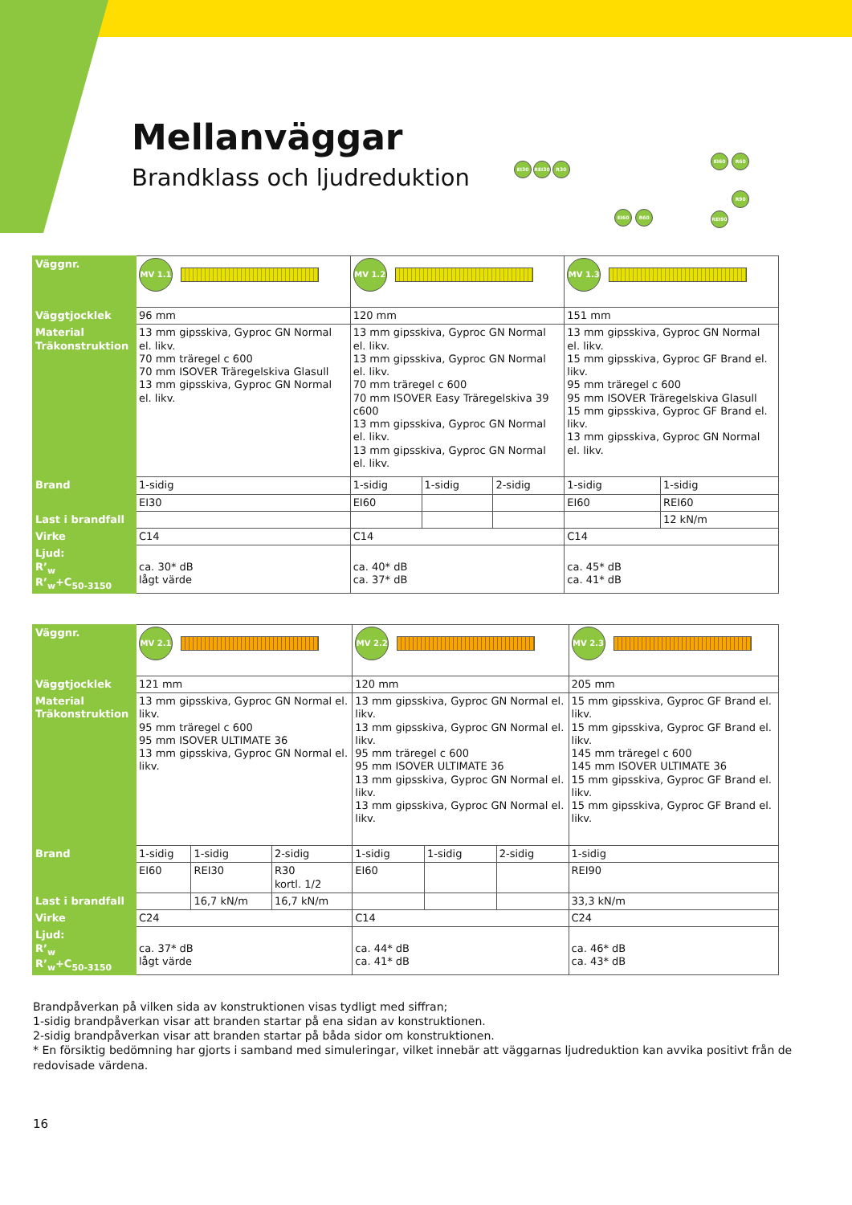Mellanväggar
Brandklass och ljudreduktion
EI30 REI30 R30
EI60 R60
EI60 R60
REI90 R90
| Väggnr. | MV 1.1 | MV 1.2 | | | MV 1.3 | |
| Väggtjocklek | 96 mm | 120 mm | | | 151 mm | |
| Material Träkonstruktion | 13 mm gipsskiva, Gyproc GN Normal el. likv. 70 mm trӓregel c 600 70 mm ISOVER Träregelskiva Glasull 13 mm gipsskiva, Gyproc GN Normal el. likv. | 13 mm gipsskiva, Gyproc GN Normal el. likv. 13 mm gipsskiva, Gyproc GN Normal el. likv. 70 mm träregel c 600 70 mm ISOVER Easy Träregelskiva 39 c600 13 mm gipsskiva, Gyproc GN Normal el. likv. 13 mm gipsskiva, Gyproc GN Normal el. likv. | | | 13 mm gipsskiva, Gyproc GN Normal el. likv. 15 mm gipsskiva, Gyproc GF Brand el. likv. 95 mm träregel c 600 95 mm ISOVER Träregelskiva Glasull 15 mm gipsskiva, Gyproc GF Brand el. likv. 13 mm gipsskiva, Gyproc GN Normal el. likv. | |
| Brand | 1-sidig | 1-sidig | 1-sidig | 2-sidig | 1-sidig | 1-sidig |
| | EI30 | EI60 | | | EI60 | REI60 |
| Last i brandfall | | | | | | 12 kN/m |
| Virke | C14 | C14 | | | C14 | |
| Ljud: R’<sub>w</sub> R’<sub>w</sub>+C<sub>50-3150</sub> | ca. 30* dB lågt värde | ca. 40* dB ca. 37* dB | | | ca. 45* dB ca. 41* dB | |
| Väggnr. | MV 2.1 | | | MV 2.2 | | | MV 2.3 |
| Väggtjocklek | 121 mm | | | 120 mm | | | 205 mm |
| Material Träkonstruktion | 13 mm gipsskiva, Gyproc GN Normal el. likv. 95 mm träregel c 600 95 mm ISOVER ULTIMATE 36 13 mm gipsskiva, Gyproc GN Normal el. likv. | | | 13 mm gipsskiva, Gyproc GN Normal el. likv. 13 mm gipsskiva, Gyproc GN Normal el. likv. 95 mm träregel c 600 95 mm ISOVER ULTIMATE 36 13 mm gipsskiva, Gyproc GN Normal el. likv. 13 mm gipsskiva, Gyproc GN Normal el. likv. | | | 15 mm gipsskiva, Gyproc GF Brand el. likv. 15 mm gipsskiva, Gyproc GF Brand el. likv. 145 mm träregel c 600 145 mm ISOVER ULTIMATE 36 15 mm gipsskiva, Gyproc GF Brand el. likv. 15 mm gipsskiva, Gyproc GF Brand el. likv. |
| Brand | 1-sidig | 1-sidig | 2-sidig | 1-sidig | 1-sidig | 2-sidig | 1-sidig |
| | EI60 | REI30 | R30 kortl. 1/2 | EI60 | | | REI90 |
| Last i brandfall | | 16,7 kN/m | 16,7 kN/m | | | | 33,3 kN/m |
| Virke | C24 | | | C14 | | | C24 |
| Ljud: R’<sub>w</sub> R’<sub>w</sub>+C<sub>50-3150</sub> | ca. 37* dB lågt värde | | | ca. 44* dB ca. 41* dB | | | ca. 46* dB ca. 43* dB |
Brandpåverkan på vilken sida av konstruktionen visas tydligt med siffran;
1-sidig brandpåverkan visar att branden startar på ena sidan av konstruktionen.
2-sidig brandpåverkan visar att branden startar på båda sidor om konstruktionen.
* En försiktig bedömning har gjorts i samband med simuleringar, vilket innebär att väggarnas ljudreduktion kan avvika positivt från de redovisade värdena.
16